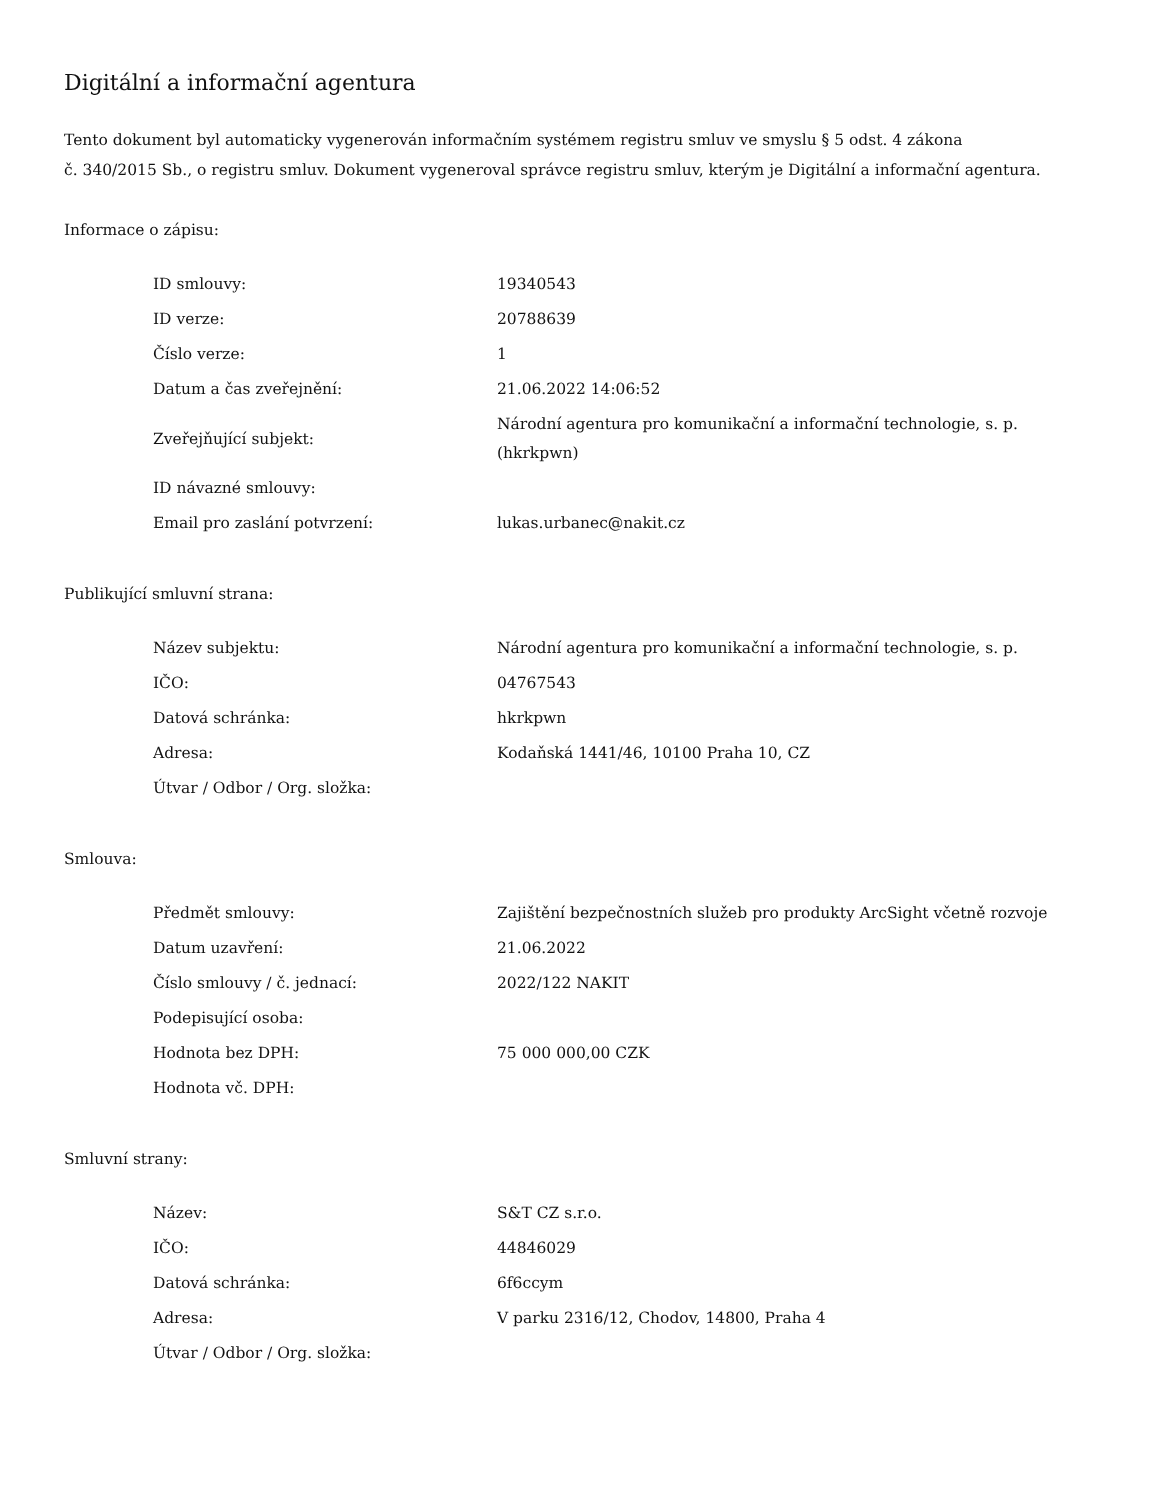Digitální a informační agentura
Tento dokument byl automaticky vygenerován informačním systémem registru smluv ve smyslu § 5 odst. 4 zákona
č. 340/2015 Sb., o registru smluv. Dokument vygeneroval správce registru smluv, kterým je Digitální a informační agentura.
Informace o zápisu:
| ID smlouvy: | 19340543 |
| ID verze: | 20788639 |
| Číslo verze: | 1 |
| Datum a čas zveřejnění: | 21.06.2022 14:06:52 |
| Zveřejňující subjekt: | Národní agentura pro komunikační a informační technologie, s. p. (hkrkpwn) |
| ID návazné smlouvy: | |
| Email pro zaslání potvrzení: | lukas.urbanec@nakit.cz |
Publikující smluvní strana:
| Název subjektu: | Národní agentura pro komunikační a informační technologie, s. p. |
| IČO: | 04767543 |
| Datová schránka: | hkrkpwn |
| Adresa: | Kodaňská 1441/46, 10100 Praha 10, CZ |
| Útvar / Odbor / Org. složka: | |
Smlouva:
| Předmět smlouvy: | Zajištění bezpečnostních služeb pro produkty ArcSight včetně rozvoje |
| Datum uzavření: | 21.06.2022 |
| Číslo smlouvy / č. jednací: | 2022/122 NAKIT |
| Podepisující osoba: | |
| Hodnota bez DPH: | 75 000 000,00 CZK |
| Hodnota vč. DPH: | |
Smluvní strany:
| Název: | S&T CZ s.r.o. |
| IČO: | 44846029 |
| Datová schránka: | 6f6ccym |
| Adresa: | V parku 2316/12, Chodov, 14800, Praha 4 |
| Útvar / Odbor / Org. složka: | |